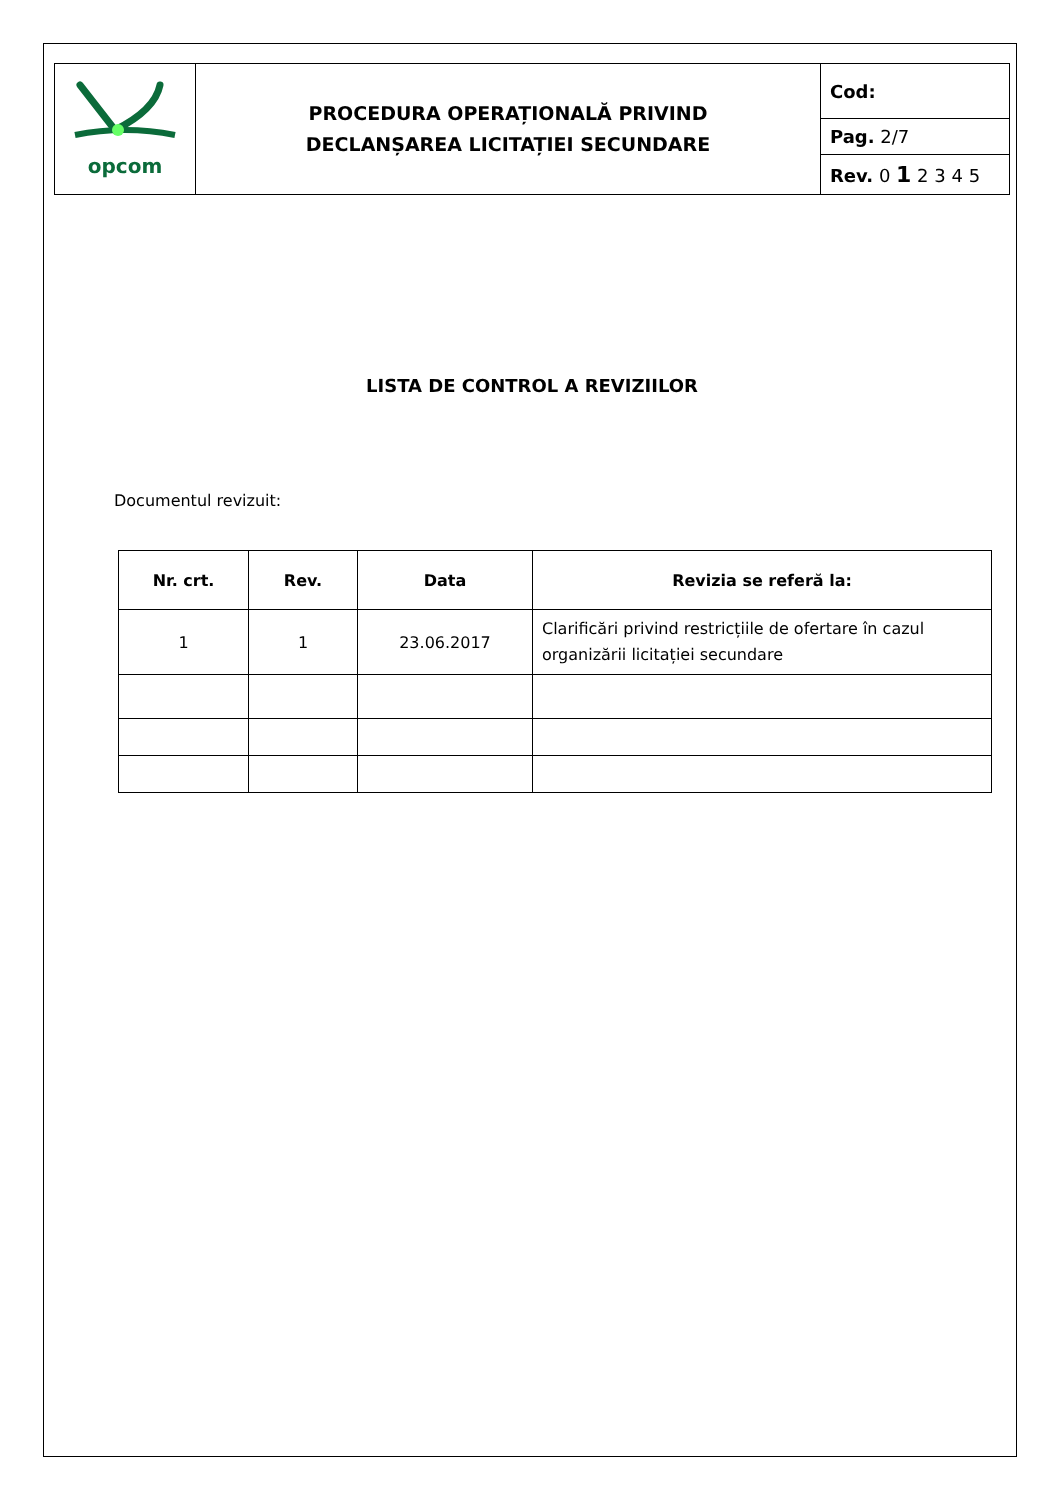| opcom | PROCEDURA OPERAȚIONALĂ PRIVIND DECLANȘAREA LICITAȚIEI SECUNDARE | Cod: |
| | | Pag. 2/7 |
| | | Rev. 0 1 2 3 4 5 |
LISTA DE CONTROL A REVIZIILOR
Documentul revizuit:
| Nr. crt. | Rev. | Data | Revizia se referă la: |
| --- | --- | --- | --- |
| 1 | 1 | 23.06.2017 | Clarificări privind restricțiile de ofertare în cazul organizării licitației secundare |